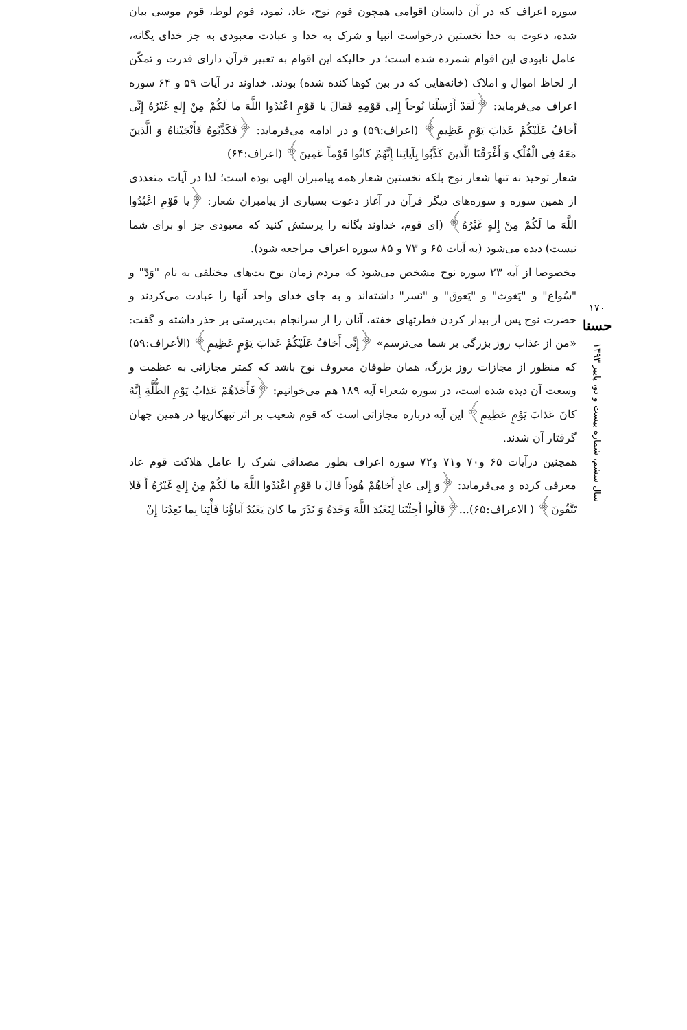سوره اعراف که در آن داستان اقوامی همچون قوم نوح، عاد، ثمود، قوم لوط، قوم موسی بیان شده، دعوت به خدا نخستین درخواست انبیا و شرک به خدا و عبادت معبودی به جز خدای یگانه، عامل نابودی این اقوام شمرده شده است؛ در حالیکه این اقوام به تعبیر قرآن دارای قدرت و تمکّن از لحاظ اموال و املاک (خانه‌هایی که در بین کوها کنده شده) بودند. خداوند در آیات ۵۹ و ۶۴ سوره اعراف می‌فرماید: ﴿لَقدْ أَرْسَلْنا نُوحاً إِلى قَوْمِهِ فَقالَ یا قَوْمِ اعْبُدُوا اللَّهَ ما لَکُمْ مِنْ إِلهٍ غَیْرُهُ إِنِّی أَخافُ عَلَیْکُمْ عَذابَ یَوْمٍ عَظِیمٍ﴾ (اعراف:۵۹) و در ادامه می‌فرماید: ﴿فَکَذَّبُوهُ فَأَنْجَیْناهُ وَ الَّذینَ مَعَهُ فِی الْفُلْکِ وَ أَغْرَقْنَا الَّذینَ کَذَّبُوا بِآیاتِنا إِنَّهُمْ کانُوا قَوْماً عَمِینَ﴾ (اعراف:۶۴)
شعار توحید نه تنها شعار نوح بلکه نخستین شعار همه پیامبران الهی بوده است؛ لذا در آیات متعددی از همین سوره و سوره‌های دیگر قرآن در آغاز دعوت بسیاری از پیامبران شعار: ﴿یا قَوْمِ اعْبُدُوا اللَّهَ ما لَکُمْ مِنْ إِلهٍ غَیْرُهُ﴾ (ای قوم، خداوند یگانه را پرستش کنید که معبودی جز او برای شما نیست) دیده می‌شود (به آیات ۶۵ و ۷۳ و ۸۵ سوره اعراف مراجعه شود).
مخصوصا از آیه ۲۳ سوره نوح مشخص می‌شود که مردم زمان نوح بت‌های مختلفی به نام "وَدّ" و "سُواع" و "یَغوث" و "یَعوق" و "نَسر" داشته‌اند و به جای خدای واحد آنها را عبادت می‌کردند و حضرت نوح پس از بیدار کردن فطرتهای خفته، آنان را از سرانجام بت‌پرستی بر حذر داشته و گفت: «من از عذاب روز بزرگی بر شما می‌ترسم» ﴿إِنِّی أَخافُ عَلَیْکُمْ عَذابَ یَوْمٍ عَظِیمٍ﴾ (الأعراف:۵۹) که منظور از مجازات روز بزرگ، همان طوفان معروف نوح باشد که کمتر مجازاتی به عظمت و وسعت آن دیده شده است، در سوره شعراء آیه ۱۸۹ هم می‌خوانیم: ﴿فَأَخَذَهُمْ عَذابُ یَوْمِ الظُّلَّةِ إِنَّهُ کانَ عَذابَ یَوْمٍ عَظِیمٍ﴾ این آیه درباره مجازاتی است که قوم شعیب بر اثر تبهکاریها در همین جهان گرفتار آن شدند.
همچنین درآیات ۶۵ و۷۰ و۷۱ و۷۲ سوره اعراف بطور مصداقی شرک را عامل هلاکت قوم عاد معرفی کرده و می‌فرماید: ﴿وَ إِلى عادٍ أَخاهُمْ هُوداً قالَ یا قَوْمِ اعْبُدُوا اللَّهَ ما لَکُمْ مِنْ إِلهٍ غَیْرُهُ أَ فَلا تَتَّقُونَ﴾ ( الاعراف:۶۵)...﴿قالُوا أَجِئْتَنا لِنَعْبُدَ اللَّهَ وَحْدَهُ وَ نَذَرَ ما کانَ یَعْبُدُ آباؤُنا فَأْتِنا بِما تَعِدُنا إِنْ
۱۷۰
حسنا
سال ششم، شماره بیست و دو، پاییز ۱۳۹۳